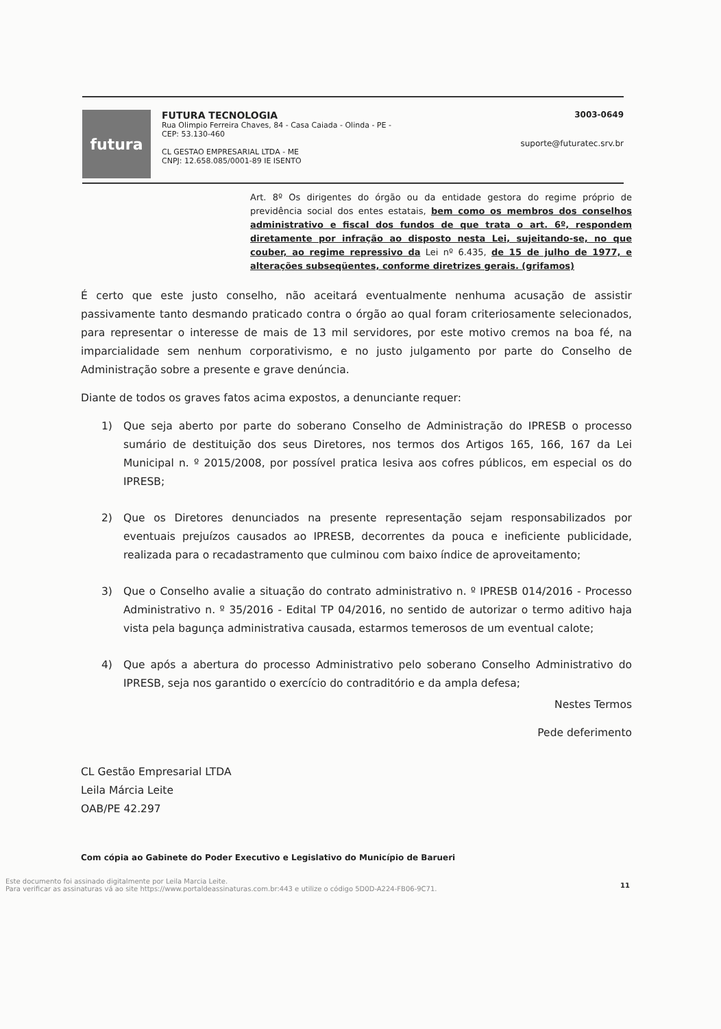futura
FUTURA TECNOLOGIA
Rua Olimpio Ferreira Chaves, 84 - Casa Caiada - Olinda - PE -
CEP: 53.130-460
CL GESTAO EMPRESARIAL LTDA - ME
CNPJ: 12.658.085/0001-89 IE ISENTO
3003-0649
suporte@futuratec.srv.br
Art. 8º Os dirigentes do órgão ou da entidade gestora do regime próprio de previdência social dos entes estatais, bem como os membros dos conselhos administrativo e fiscal dos fundos de que trata o art. 6º, respondem diretamente por infração ao disposto nesta Lei, sujeitando-se, no que couber, ao regime repressivo da Lei nº 6.435, de 15 de julho de 1977, e alterações subseqüentes, conforme diretrizes gerais. (grifamos)
É certo que este justo conselho, não aceitará eventualmente nenhuma acusação de assistir passivamente tanto desmando praticado contra o órgão ao qual foram criteriosamente selecionados, para representar o interesse de mais de 13 mil servidores, por este motivo cremos na boa fé, na imparcialidade sem nenhum corporativismo, e no justo julgamento por parte do Conselho de Administração sobre a presente e grave denúncia.
Diante de todos os graves fatos acima expostos, a denunciante requer:
1) Que seja aberto por parte do soberano Conselho de Administração do IPRESB o processo sumário de destituição dos seus Diretores, nos termos dos Artigos 165, 166, 167 da Lei Municipal n. º 2015/2008, por possível pratica lesiva aos cofres públicos, em especial os do IPRESB;
2) Que os Diretores denunciados na presente representação sejam responsabilizados por eventuais prejuízos causados ao IPRESB, decorrentes da pouca e ineficiente publicidade, realizada para o recadastramento que culminou com baixo índice de aproveitamento;
3) Que o Conselho avalie a situação do contrato administrativo n. º IPRESB 014/2016 - Processo Administrativo n. º 35/2016 - Edital TP 04/2016, no sentido de autorizar o termo aditivo haja vista pela bagunça administrativa causada, estarmos temerosos de um eventual calote;
4) Que após a abertura do processo Administrativo pelo soberano Conselho Administrativo do IPRESB, seja nos garantido o exercício do contraditório e da ampla defesa;
Nestes Termos
Pede deferimento
CL Gestão Empresarial LTDA
Leila Márcia Leite
OAB/PE 42.297
Com cópia ao Gabinete do Poder Executivo e Legislativo do Município de Barueri
11
Este documento foi assinado digitalmente por Leila Marcia Leite.
Para verificar as assinaturas vá ao site https://www.portaldeassinaturas.com.br:443 e utilize o código 5D0D-A224-FB06-9C71.